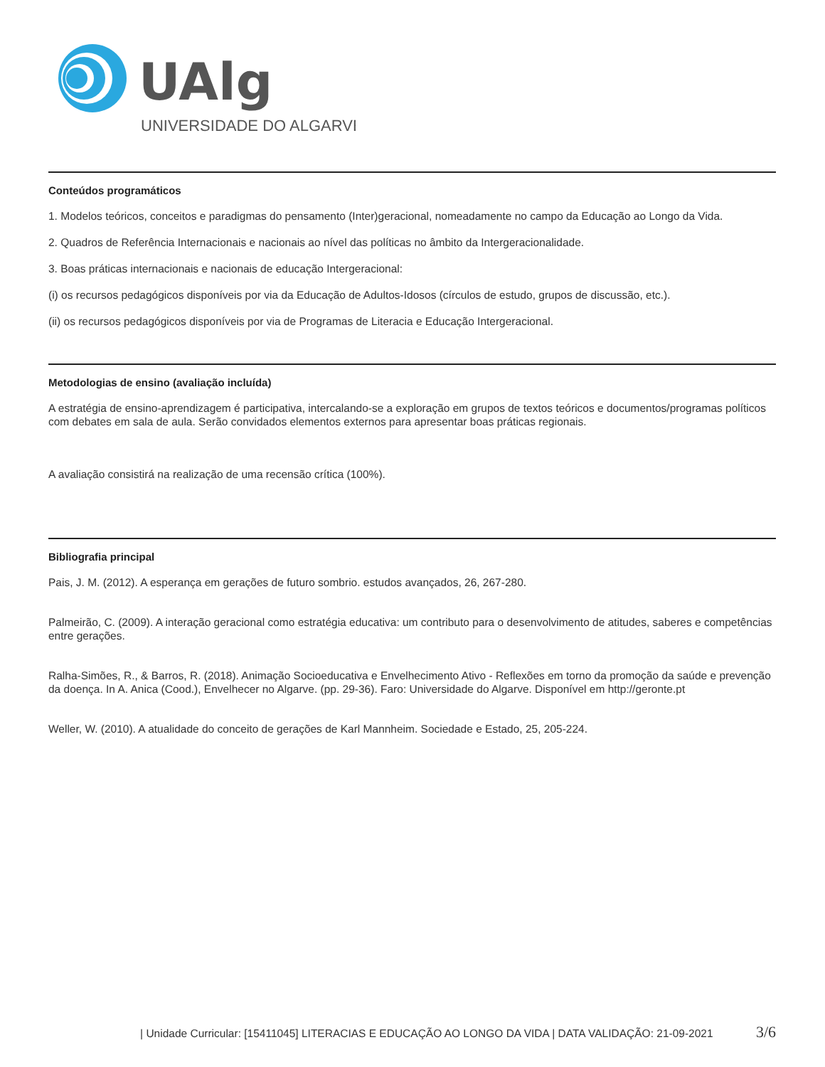UAlg
UNIVERSIDADE DO ALGARVE
Conteúdos programáticos
1. Modelos teóricos, conceitos e paradigmas do pensamento (Inter)geracional, nomeadamente no campo da Educação ao Longo da Vida.
2. Quadros de Referência Internacionais e nacionais ao nível das políticas no âmbito da Intergeracionalidade.
3. Boas práticas internacionais e nacionais de educação Intergeracional:
(i) os recursos pedagógicos disponíveis por via da Educação de Adultos-Idosos (círculos de estudo, grupos de discussão, etc.).
(ii) os recursos pedagógicos disponíveis por via de Programas de Literacia e Educação Intergeracional.
Metodologias de ensino (avaliação incluída)
A estratégia de ensino-aprendizagem é participativa, intercalando-se a exploração em grupos de textos teóricos e documentos/programas políticos com debates em sala de aula. Serão convidados elementos externos para apresentar boas práticas regionais.
A avaliação consistirá na realização de uma recensão crítica (100%).
Bibliografia principal
Pais, J. M. (2012). A esperança em gerações de futuro sombrio. estudos avançados, 26, 267-280.
Palmeirão, C. (2009). A interação geracional como estratégia educativa: um contributo para o desenvolvimento de atitudes, saberes e competências entre gerações.
Ralha-Simões, R., & Barros, R. (2018). Animação Socioeducativa e Envelhecimento Ativo - Reflexões em torno da promoção da saúde e prevenção da doença. In A. Anica (Cood.), Envelhecer no Algarve. (pp. 29-36). Faro: Universidade do Algarve. Disponível em http://geronte.pt
Weller, W. (2010). A atualidade do conceito de gerações de Karl Mannheim. Sociedade e Estado, 25, 205-224.
| Unidade Curricular: [15411045] LITERACIAS E EDUCAÇÃO AO LONGO DA VIDA | DATA VALIDAÇÃO: 21-09-2021 3/6